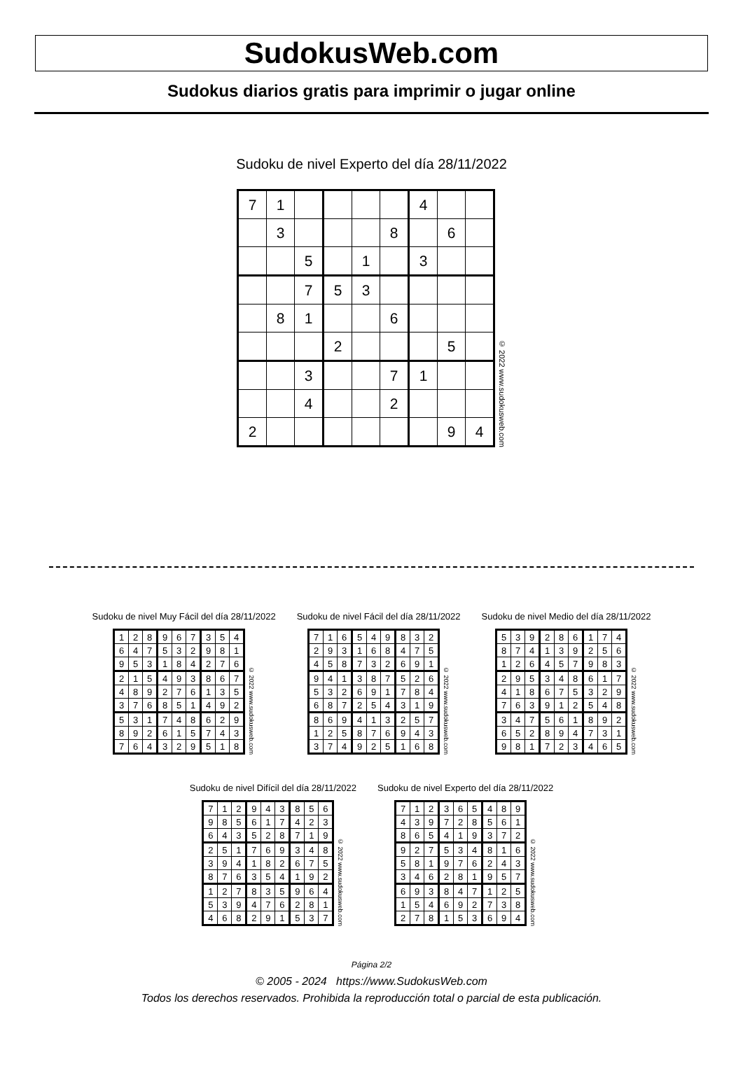SudokusWeb.com
Sudokus diarios gratis para imprimir o jugar online
Sudoku de nivel Experto del día 28/11/2022
| 7 | 1 | | | | | 4 | | |
| | 3 | | | | 8 | | 6 | |
| | | 5 | | 1 | | 3 | | |
| | | 7 | 5 | 3 | | | | |
| | 8 | 1 | | | 6 | | | |
| | | | 2 | | | | 5 | |
| | | 3 | | | 7 | 1 | | |
| | | 4 | | | 2 | | | |
| 2 | | | | | | | 9 | 4 |
© 2022 www.sudokusweb.com
Sudoku de nivel Muy Fácil del día 28/11/2022
| 1 | 2 | 8 | 9 | 6 | 7 | 3 | 5 | 4 |
| 6 | 4 | 7 | 5 | 3 | 2 | 9 | 8 | 1 |
| 9 | 5 | 3 | 1 | 8 | 4 | 2 | 7 | 6 |
| 2 | 1 | 5 | 4 | 9 | 3 | 8 | 6 | 7 |
| 4 | 8 | 9 | 2 | 7 | 6 | 1 | 3 | 5 |
| 3 | 7 | 6 | 8 | 5 | 1 | 4 | 9 | 2 |
| 5 | 3 | 1 | 7 | 4 | 8 | 6 | 2 | 9 |
| 8 | 9 | 2 | 6 | 1 | 5 | 7 | 4 | 3 |
| 7 | 6 | 4 | 3 | 2 | 9 | 5 | 1 | 8 |
© 2022 www.sudokusweb.com
Sudoku de nivel Fácil del día 28/11/2022
| 7 | 1 | 6 | 5 | 4 | 9 | 8 | 3 | 2 |
| 2 | 9 | 3 | 1 | 6 | 8 | 4 | 7 | 5 |
| 4 | 5 | 8 | 7 | 3 | 2 | 6 | 9 | 1 |
| 9 | 4 | 1 | 3 | 8 | 7 | 5 | 2 | 6 |
| 5 | 3 | 2 | 6 | 9 | 1 | 7 | 8 | 4 |
| 6 | 8 | 7 | 2 | 5 | 4 | 3 | 1 | 9 |
| 8 | 6 | 9 | 4 | 1 | 3 | 2 | 5 | 7 |
| 1 | 2 | 5 | 8 | 7 | 6 | 9 | 4 | 3 |
| 3 | 7 | 4 | 9 | 2 | 5 | 1 | 6 | 8 |
© 2022 www.sudokusweb.com
Sudoku de nivel Medio del día 28/11/2022
| 5 | 3 | 9 | 2 | 8 | 6 | 1 | 7 | 4 |
| 8 | 7 | 4 | 1 | 3 | 9 | 2 | 5 | 6 |
| 1 | 2 | 6 | 4 | 5 | 7 | 9 | 8 | 3 |
| 2 | 9 | 5 | 3 | 4 | 8 | 6 | 1 | 7 |
| 4 | 1 | 8 | 6 | 7 | 5 | 3 | 2 | 9 |
| 7 | 6 | 3 | 9 | 1 | 2 | 5 | 4 | 8 |
| 3 | 4 | 7 | 5 | 6 | 1 | 8 | 9 | 2 |
| 6 | 5 | 2 | 8 | 9 | 4 | 7 | 3 | 1 |
| 9 | 8 | 1 | 7 | 2 | 3 | 4 | 6 | 5 |
© 2022 www.sudokusweb.com
Sudoku de nivel Difícil del día 28/11/2022
| 7 | 1 | 2 | 9 | 4 | 3 | 8 | 5 | 6 |
| 9 | 8 | 5 | 6 | 1 | 7 | 4 | 2 | 3 |
| 6 | 4 | 3 | 5 | 2 | 8 | 7 | 1 | 9 |
| 2 | 5 | 1 | 7 | 6 | 9 | 3 | 4 | 8 |
| 3 | 9 | 4 | 1 | 8 | 2 | 6 | 7 | 5 |
| 8 | 7 | 6 | 3 | 5 | 4 | 1 | 9 | 2 |
| 1 | 2 | 7 | 8 | 3 | 5 | 9 | 6 | 4 |
| 5 | 3 | 9 | 4 | 7 | 6 | 2 | 8 | 1 |
| 4 | 6 | 8 | 2 | 9 | 1 | 5 | 3 | 7 |
© 2022 www.sudokusweb.com
Sudoku de nivel Experto del día 28/11/2022
| 7 | 1 | 2 | 3 | 6 | 5 | 4 | 8 | 9 |
| 4 | 3 | 9 | 7 | 2 | 8 | 5 | 6 | 1 |
| 8 | 6 | 5 | 4 | 1 | 9 | 3 | 7 | 2 |
| 9 | 2 | 7 | 5 | 3 | 4 | 8 | 1 | 6 |
| 5 | 8 | 1 | 9 | 7 | 6 | 2 | 4 | 3 |
| 3 | 4 | 6 | 2 | 8 | 1 | 9 | 5 | 7 |
| 6 | 9 | 3 | 8 | 4 | 7 | 1 | 2 | 5 |
| 1 | 5 | 4 | 6 | 9 | 2 | 7 | 3 | 8 |
| 2 | 7 | 8 | 1 | 5 | 3 | 6 | 9 | 4 |
© 2022 www.sudokusweb.com
Página 2/2
© 2005 - 2024 https://www.SudokusWeb.com
Todos los derechos reservados. Prohibida la reproducción total o parcial de esta publicación.